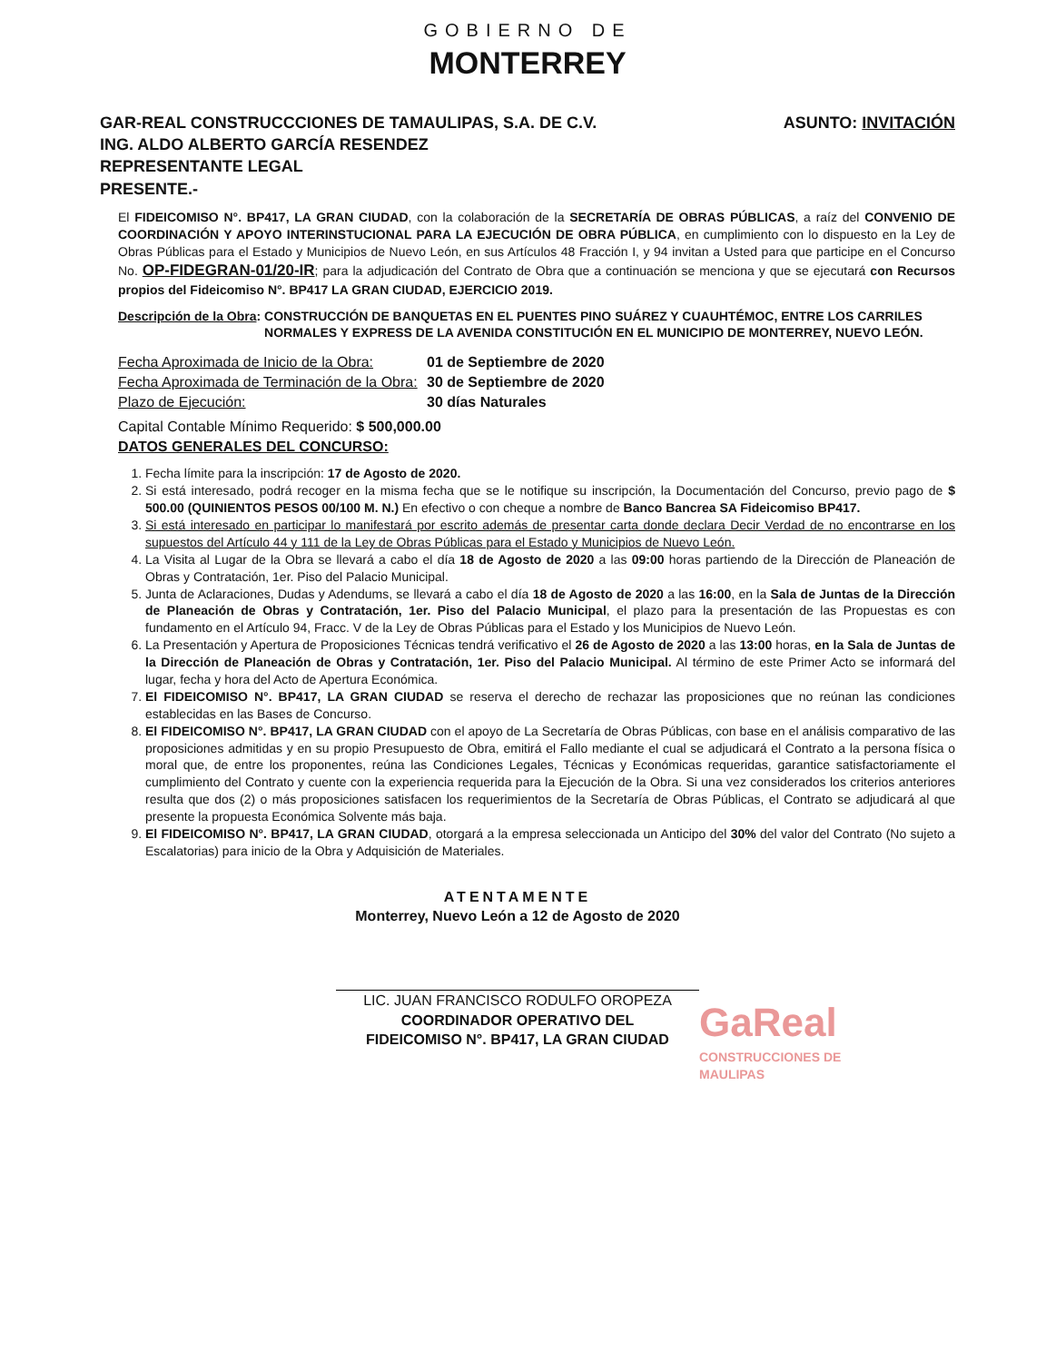GOBIERNO DE
MONTERREY
GAR-REAL CONSTRUCCCIONES DE TAMAULIPAS, S.A. DE C.V.
ING. ALDO ALBERTO GARCÍA RESENDEZ
REPRESENTANTE LEGAL
PRESENTE.-
ASUNTO: INVITACIÓN
El FIDEICOMISO N°. BP417, LA GRAN CIUDAD, con la colaboración de la SECRETARÍA DE OBRAS PÚBLICAS, a raíz del CONVENIO DE COORDINACIÓN Y APOYO INTERINSTUCIONAL PARA LA EJECUCIÓN DE OBRA PÚBLICA, en cumplimiento con lo dispuesto en la Ley de Obras Públicas para el Estado y Municipios de Nuevo León, en sus Artículos 48 Fracción I, y 94 invitan a Usted para que participe en el Concurso No. OP-FIDEGRAN-01/20-IR; para la adjudicación del Contrato de Obra que a continuación se menciona y que se ejecutará con Recursos propios del Fideicomiso N°. BP417 LA GRAN CIUDAD, EJERCICIO 2019.
Descripción de la Obra: CONSTRUCCIÓN DE BANQUETAS EN EL PUENTES PINO SUÁREZ Y CUAUHTÉMOC, ENTRE LOS CARRILES NORMALES Y EXPRESS DE LA AVENIDA CONSTITUCIÓN EN EL MUNICIPIO DE MONTERREY, NUEVO LEÓN.
Fecha Aproximada de Inicio de la Obra: 01 de Septiembre de 2020 Fecha Aproximada de Terminación de la Obra: 30 de Septiembre de 2020 Plazo de Ejecución: 30 días Naturales
Capital Contable Mínimo Requerido: $ 500,000.00
DATOS GENERALES DEL CONCURSO:
1. Fecha límite para la inscripción: 17 de Agosto de 2020.
2. Si está interesado, podrá recoger en la misma fecha que se le notifique su inscripción, la Documentación del Concurso, previo pago de $ 500.00 (QUINIENTOS PESOS 00/100 M. N.) En efectivo o con cheque a nombre de Banco Bancrea SA Fideicomiso BP417.
3. Si está interesado en participar lo manifestará por escrito además de presentar carta donde declara Decir Verdad de no encontrarse en los supuestos del Artículo 44 y 111 de la Ley de Obras Públicas para el Estado y Municipios de Nuevo León.
4. La Visita al Lugar de la Obra se llevará a cabo el día 18 de Agosto de 2020 a las 09:00 horas partiendo de la Dirección de Planeación de Obras y Contratación, 1er. Piso del Palacio Municipal.
5. Junta de Aclaraciones, Dudas y Adendums, se llevará a cabo el día 18 de Agosto de 2020 a las 16:00, en la Sala de Juntas de la Dirección de Planeación de Obras y Contratación, 1er. Piso del Palacio Municipal, el plazo para la presentación de las Propuestas es con fundamento en el Artículo 94, Fracc. V de la Ley de Obras Públicas para el Estado y los Municipios de Nuevo León.
6. La Presentación y Apertura de Proposiciones Técnicas tendrá verificativo el 26 de Agosto de 2020 a las 13:00 horas, en la Sala de Juntas de la Dirección de Planeación de Obras y Contratación, 1er. Piso del Palacio Municipal. Al término de este Primer Acto se informará del lugar, fecha y hora del Acto de Apertura Económica.
7. El FIDEICOMISO N°. BP417, LA GRAN CIUDAD se reserva el derecho de rechazar las proposiciones que no reúnan las condiciones establecidas en las Bases de Concurso.
8. El FIDEICOMISO N°. BP417, LA GRAN CIUDAD con el apoyo de La Secretaría de Obras Públicas, con base en el análisis comparativo de las proposiciones admitidas y en su propio Presupuesto de Obra, emitirá el Fallo mediante el cual se adjudicará el Contrato a la persona física o moral que, de entre los proponentes, reúna las Condiciones Legales, Técnicas y Económicas requeridas, garantice satisfactoriamente el cumplimiento del Contrato y cuente con la experiencia requerida para la Ejecución de la Obra. Si una vez considerados los criterios anteriores resulta que dos (2) o más proposiciones satisfacen los requerimientos de la Secretaría de Obras Públicas, el Contrato se adjudicará al que presente la propuesta Económica Solvente más baja.
9. El FIDEICOMISO N°. BP417, LA GRAN CIUDAD, otorgará a la empresa seleccionada un Anticipo del 30% del valor del Contrato (No sujeto a Escalatorias) para inicio de la Obra y Adquisición de Materiales.
ATENTAMENTE
Monterrey, Nuevo León a 12 de Agosto de 2020
LIC. JUAN FRANCISCO RODULFO OROPEZA
COORDINADOR OPERATIVO DEL
FIDEICOMISO N°. BP417, LA GRAN CIUDAD
GaReal
CONSTRUCCIONES DE
MAULIPAS